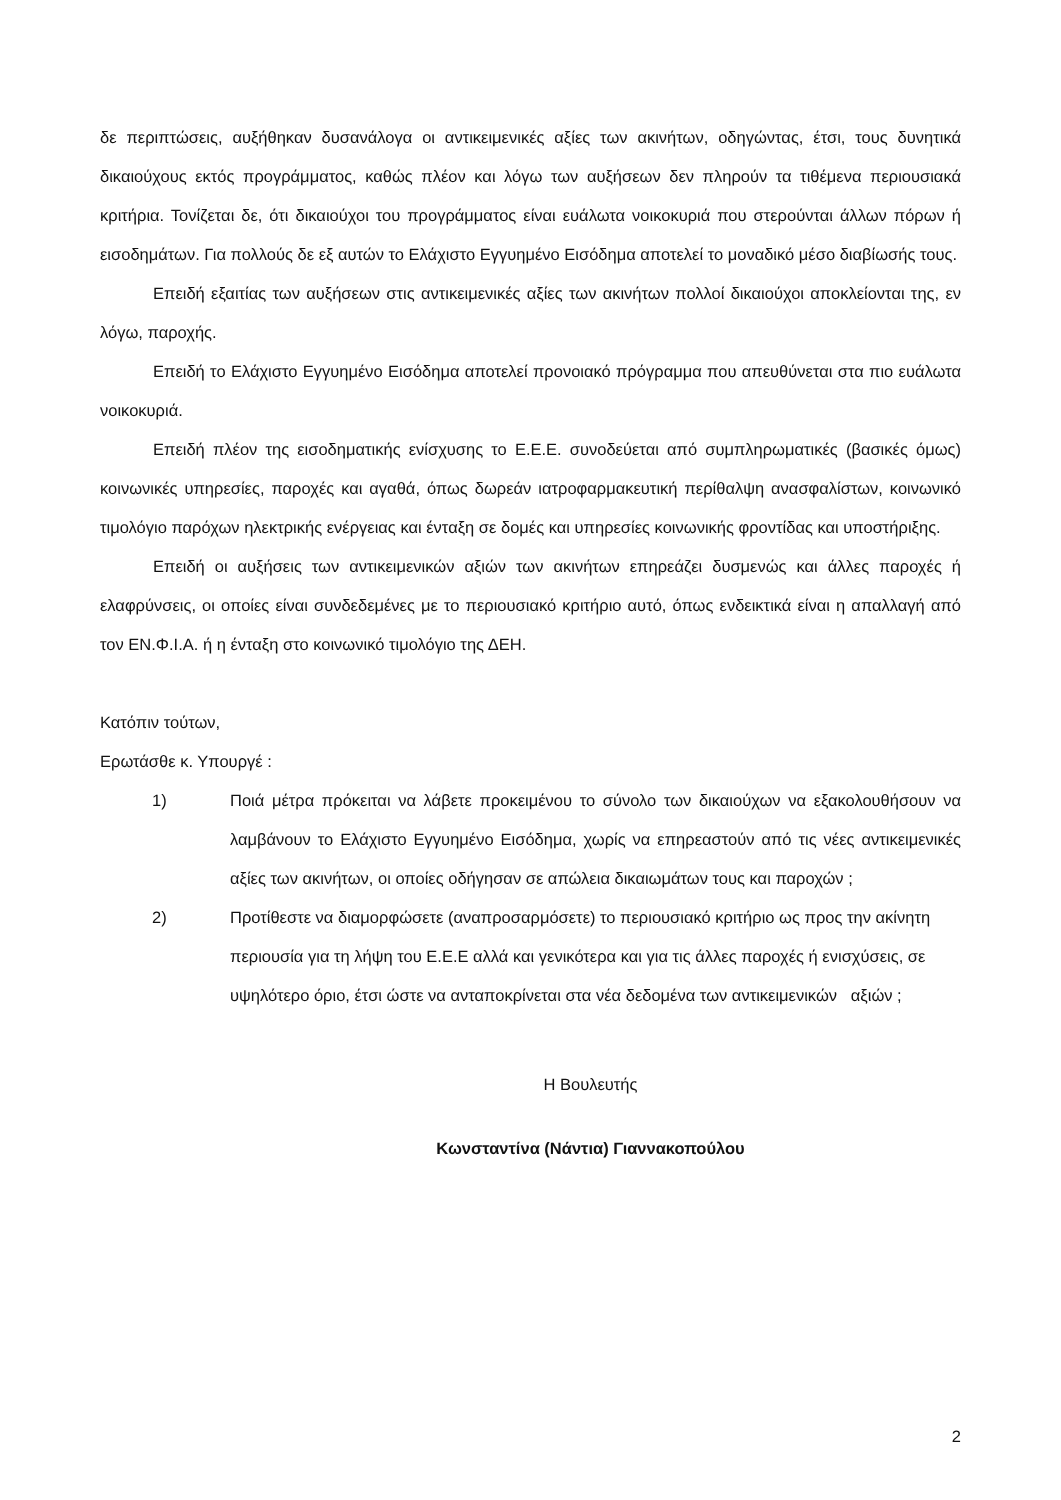δε περιπτώσεις, αυξήθηκαν δυσανάλογα οι αντικειμενικές αξίες των ακινήτων, οδηγώντας, έτσι, τους δυνητικά δικαιούχους εκτός προγράμματος, καθώς πλέον και λόγω των αυξήσεων δεν πληρούν τα τιθέμενα περιουσιακά κριτήρια. Τονίζεται δε, ότι δικαιούχοι του προγράμματος είναι ευάλωτα νοικοκυριά που στερούνται άλλων πόρων ή εισοδημάτων. Για πολλούς δε εξ αυτών το Ελάχιστο Εγγυημένο Εισόδημα αποτελεί το μοναδικό μέσο διαβίωσής τους.
Επειδή εξαιτίας των αυξήσεων στις αντικειμενικές αξίες των ακινήτων πολλοί δικαιούχοι αποκλείονται της, εν λόγω, παροχής.
Επειδή το Ελάχιστο Εγγυημένο Εισόδημα αποτελεί προνοιακό πρόγραμμα που απευθύνεται στα πιο ευάλωτα νοικοκυριά.
Επειδή πλέον της εισοδηματικής ενίσχυσης το Ε.Ε.Ε. συνοδεύεται από συμπληρωματικές (βασικές όμως) κοινωνικές υπηρεσίες, παροχές και αγαθά, όπως δωρεάν ιατροφαρμακευτική περίθαλψη ανασφαλίστων, κοινωνικό τιμολόγιο παρόχων ηλεκτρικής ενέργειας και ένταξη σε δομές και υπηρεσίες κοινωνικής φροντίδας και υποστήριξης.
Επειδή οι αυξήσεις των αντικειμενικών αξιών των ακινήτων επηρεάζει δυσμενώς και άλλες παροχές ή ελαφρύνσεις, οι οποίες είναι συνδεδεμένες με το περιουσιακό κριτήριο αυτό, όπως ενδεικτικά είναι η απαλλαγή από τον ΕΝ.Φ.Ι.Α. ή η ένταξη στο κοινωνικό τιμολόγιο της ΔΕΗ.
Κατόπιν τούτων,
Ερωτάσθε κ. Υπουργέ :
1) Ποιά μέτρα πρόκειται να λάβετε προκειμένου το σύνολο των δικαιούχων να εξακολουθήσουν να λαμβάνουν το Ελάχιστο Εγγυημένο Εισόδημα, χωρίς να επηρεαστούν από τις νέες αντικειμενικές αξίες των ακινήτων, οι οποίες οδήγησαν σε απώλεια δικαιωμάτων τους και παροχών ;
2) Προτίθεστε να διαμορφώσετε (αναπροσαρμόσετε) το περιουσιακό κριτήριο ως προς την ακίνητη περιουσία για τη λήψη του Ε.Ε.Ε αλλά και γενικότερα και για τις άλλες παροχές ή ενισχύσεις, σε υψηλότερο όριο, έτσι ώστε να ανταποκρίνεται στα νέα δεδομένα των αντικειμενικών αξιών ;
Η Βουλευτής
Κωνσταντίνα (Νάντια) Γιαννακοπούλου
2